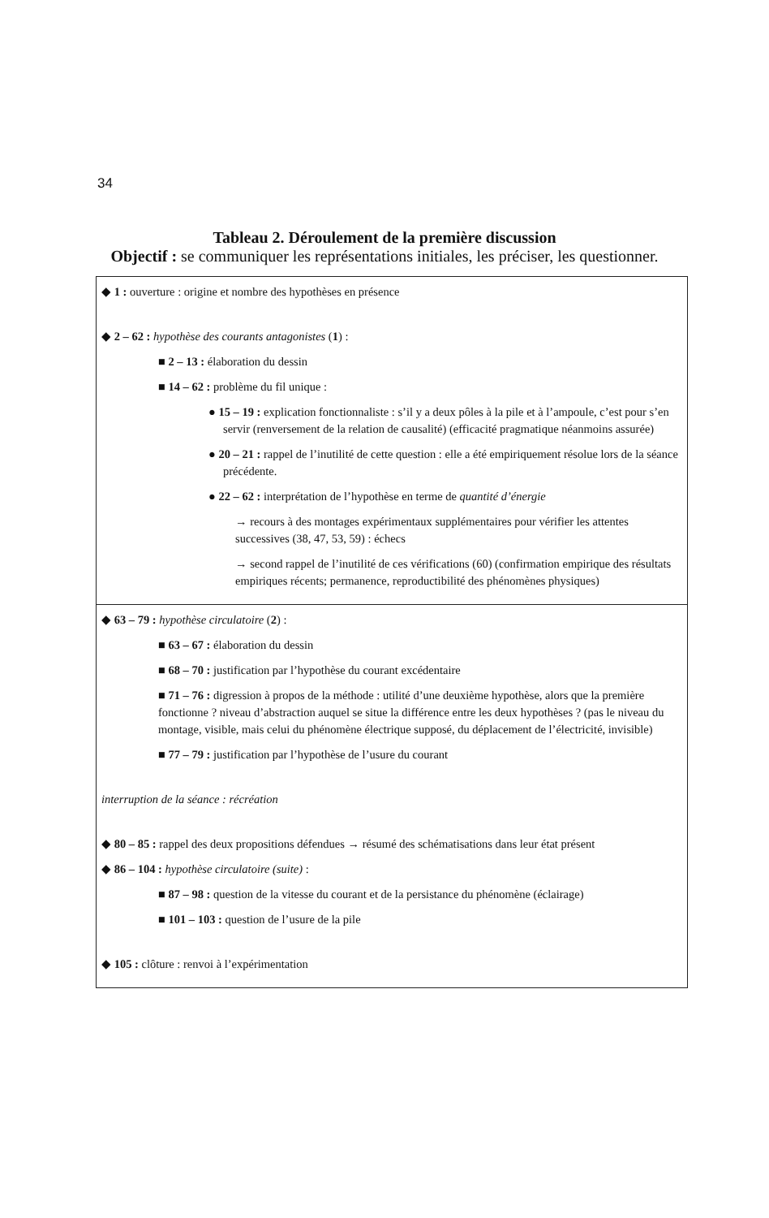34
Tableau 2. Déroulement de la première discussion
Objectif : se communiquer les représentations initiales, les préciser, les questionner.
| ◆ 1 : ouverture : origine et nombre des hypothèses en présence ◆ 2 – 62 : hypothèse des courants antagonistes ( 1 ) : ■ 2 – 13 : élaboration du dessin ■ 14 – 62 : problème du fil unique : ● 15 – 19 : explication fonctionnaliste : s’il y a deux pôles à la pile et à l’ampoule, c’est pour s’en servir (renversement de la relation de causalité) (efficacité pragmatique néanmoins assurée) ● 20 – 21 : rappel de l’inutilité de cette question : elle a été empiriquement résolue lors de la séance précédente. ● 22 – 62 : interprétation de l’hypothèse en terme de quantité d’énergie → recours à des montages expérimentaux supplémentaires pour vérifier les attentes successives (38, 47, 53, 59) : échecs → second rappel de l’inutilité de ces vérifications (60) (confirmation empirique des résultats empiriques récents; permanence, reproductibilité des phénomènes physiques) |
| ◆ 63 – 79 : hypothèse circulatoire ( 2 ) : ■ 63 – 67 : élaboration du dessin ■ 68 – 70 : justification par l’hypothèse du courant excédentaire ■ 71 – 76 : digression à propos de la méthode : utilité d’une deuxième hypothèse, alors que la première fonctionne ? niveau d’abstraction auquel se situe la différence entre les deux hypothèses ? (pas le niveau du montage, visible, mais celui du phénomène électrique supposé, du déplacement de l’électricité, invisible) ■ 77 – 79 : justification par l’hypothèse de l’usure du courant interruption de la séance : récréation ◆ 80 – 85 : rappel des deux propositions défendues → résumé des schématisations dans leur état présent ◆ 86 – 104 : hypothèse circulatoire (suite) : ■ 87 – 98 : question de la vitesse du courant et de la persistance du phénomène (éclairage) ■ 101 – 103 : question de l’usure de la pile ◆ 105 : clôture : renvoi à l’expérimentation |